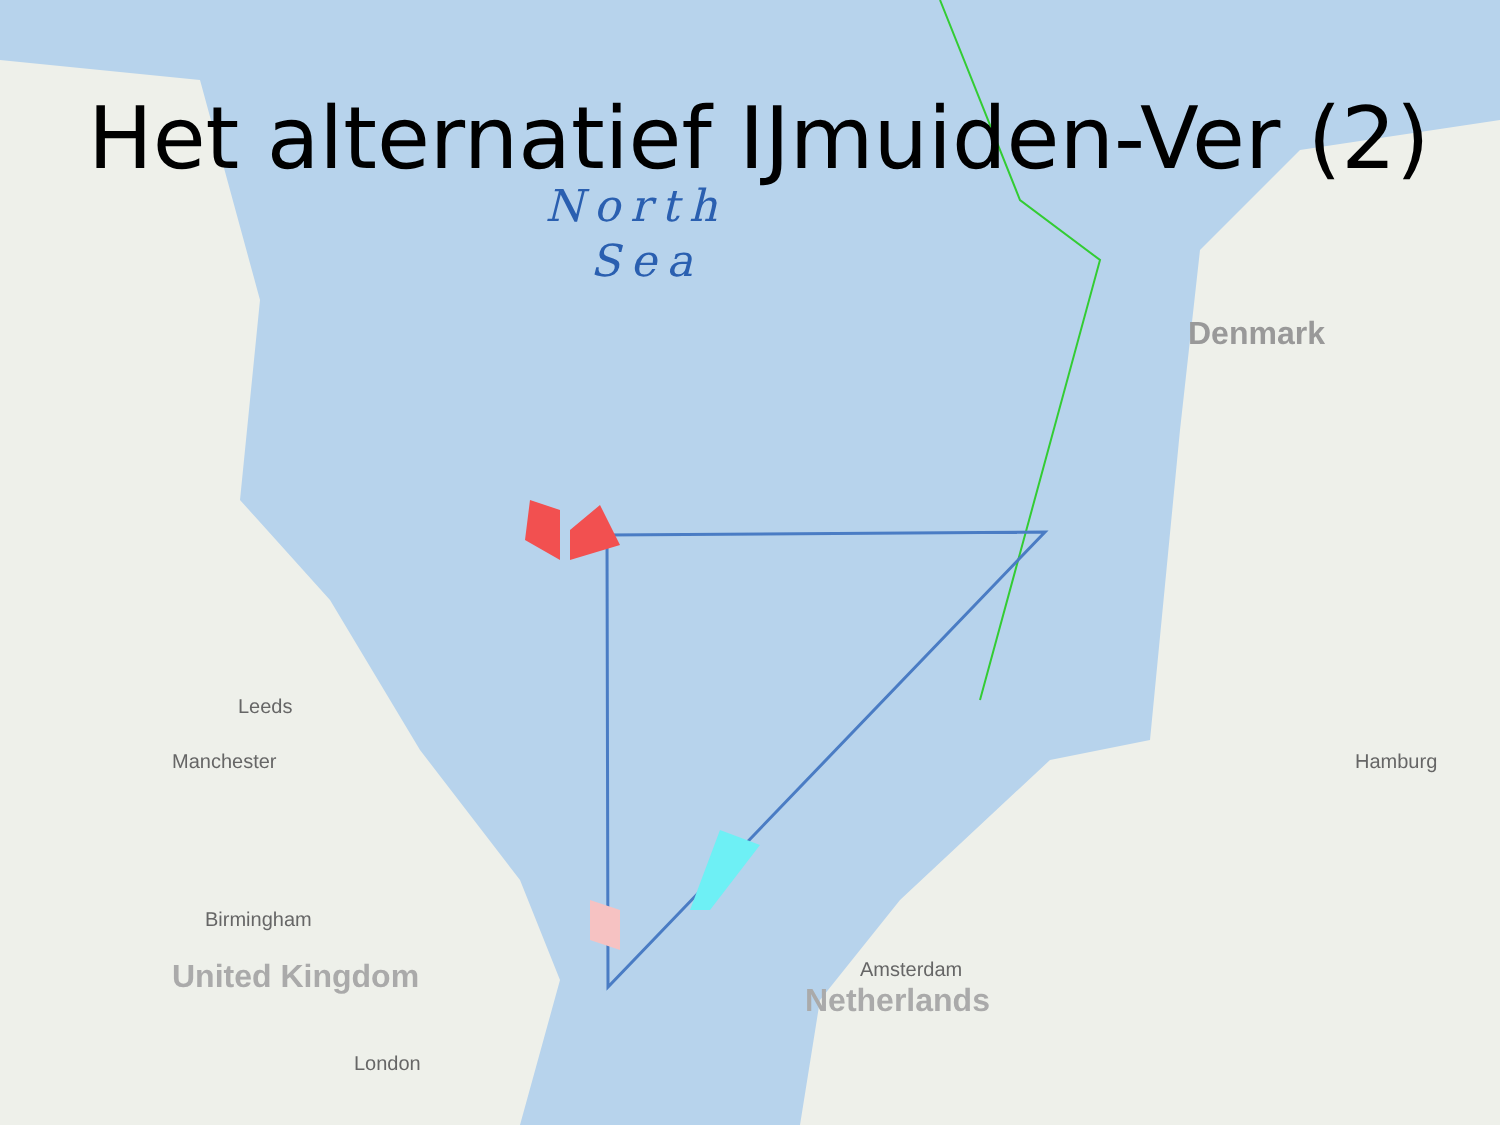Het alternatief IJmuiden-Ver (2)
North
Sea
Denmark
Leeds
Manchester
Birmingham
United Kingdom
London
Amsterdam
Netherlands
Hamburg